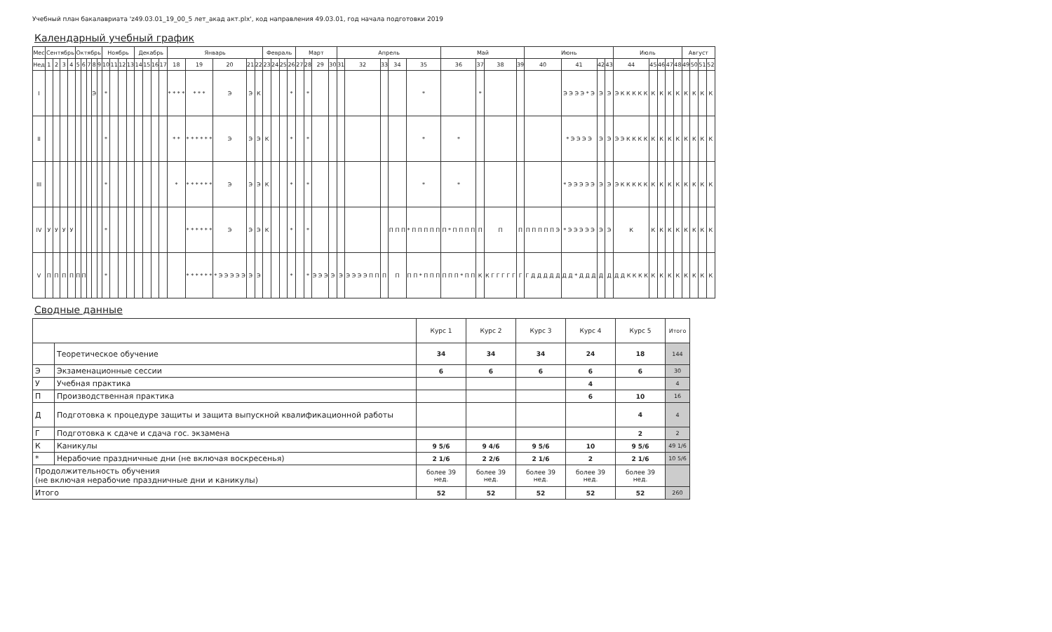Учебный план бакалавриата 'z49.03.01_19_00_5 лет_акад акт.plx', код направления 49.03.01, год начала подготовки 2019
Календарный учебный график
| Мес | Сентябрь | | | | Октябрь | | | | | Ноябрь | | | | Декабрь | | | | Январь | | | | | Февраль | | | | Март | | | | Апрель | | | | | Май | | | | Июнь | | | | Июль | | | | | Август | | | |
| --- | --- | --- | --- | --- | --- | --- | --- | --- | --- | --- | --- | --- | --- | --- | --- | --- | --- | --- | --- | --- | --- | --- | --- | --- | --- | --- | --- | --- | --- | --- | --- | --- | --- | --- | --- | --- | --- | --- | --- | --- | --- | --- | --- | --- | --- | --- | --- | --- | --- | --- | --- | --- |
| Нед | 1 | 2 | 3 | 4 | 5 | 6 | 7 | 8 | 9 | 10 | 11 | 12 | 13 | 14 | 15 | 16 | 17 | 18 | 19 | 20 | 21 | 22 | 23 | 24 | 25 | 26 | 27 | 28 | 29 | 30 | 31 | 32 | 33 | 34 | 35 | 36 | 37 | 38 | 39 | 40 | 41 | 42 | 43 | 44 | 45 | 46 | 47 | 48 | 49 | 50 | 51 | 52 |
| I | | | | | | | | Э | | * | | | | | | | | * * * * | * * * | Э | Э | К | | | | * | | * | | | | | | | * | | * | | | | Э Э Э Э * Э | Э | Э | Э К К К К К | К | К | К | К | К | К | К | К |
| II | | | | | | | | | | * | | | | | | | | * * | * * * * * * | Э | Э | Э | К | | | * | | * | | | | | | | * | * | | | | | * Э Э Э Э | Э | Э | Э Э К К К К | К | К | К | К | К | К | К | К |
| III | | | | | | | | | | * | | | | | | | | * | * * * * * * | Э | Э | Э | К | | | * | | * | | | | | | | * | * | | | | | * Э Э Э Э Э | Э | Э | Э К К К К К | К | К | К | К | К | К | К | К |
| IV | У | У | У | У | | | | | | * | | | | | | | | | * * * * * * | Э | Э | Э | К | | | * | | * | | | | | | П П П | * П П П П П | П * П П П П | П | П | П | П П П П П Э | * Э Э Э Э Э | Э | Э | К | К | К | К | К | К | К | К | К |
| V | П | П | П | П | П | П | | | | * | | | | | | | | | * * * * * * | * Э Э Э Э Э | Э | Э | | | | * | | * | Э Э Э | Э | Э | Э Э Э Э П П | П | П | П П * П П П | П П П * П П | К | К Г Г Г Г Г | Г | Г Д Д Д Д Д | Д Д * Д Д Д | Д | Д | Д Д К К К К | К | К | К | К | К | К | К | К |
Сводные данные
| | | Курс 1 | Курс 2 | Курс 3 | Курс 4 | Курс 5 | Итого |
| | Теоретическое обучение | 34 | 34 | 34 | 24 | 18 | 144 |
| Э | Экзаменационные сессии | 6 | 6 | 6 | 6 | 6 | 30 |
| У | Учебная практика | | | | 4 | | 4 |
| П | Производственная практика | | | | 6 | 10 | 16 |
| Д | Подготовка к процедуре защиты и защита выпускной квалификационной работы | | | | | 4 | 4 |
| Г | Подготовка к сдаче и сдача гос. экзамена | | | | | 2 | 2 |
| К | Каникулы | 9 5/6 | 9 4/6 | 9 5/6 | 10 | 9 5/6 | 49 1/6 |
| * | Нерабочие праздничные дни (не включая воскресенья) | 2 1/6 | 2 2/6 | 2 1/6 | 2 | 2 1/6 | 10 5/6 |
| Продолжительность обучения (не включая нерабочие праздничные дни и каникулы) | | более 39 нед. | более 39 нед. | более 39 нед. | более 39 нед. | более 39 нед. | |
| Итого | | 52 | 52 | 52 | 52 | 52 | 260 |